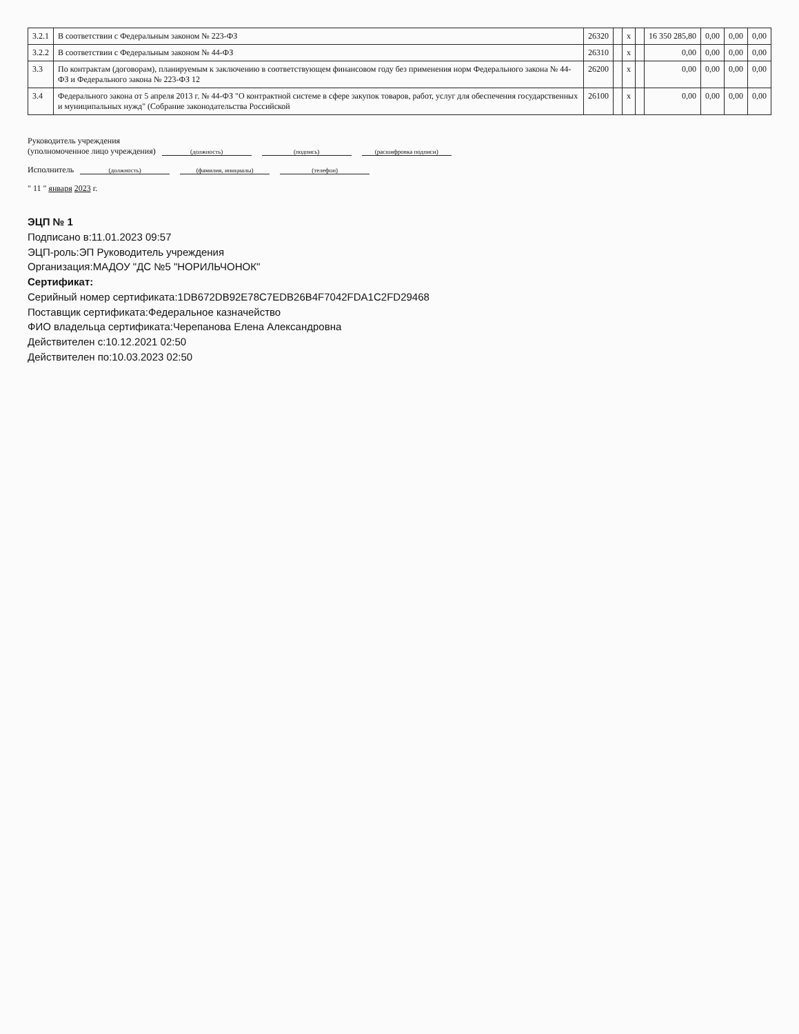| 3.2.1 | В соответствии с Федеральным законом № 223-ФЗ | 26320 | | x | | 16 350 285,80 | 0,00 | 0,00 | 0,00 |
| 3.2.2 | В соответствии с Федеральным законом № 44-ФЗ | 26310 | | x | | 0,00 | 0,00 | 0,00 | 0,00 |
| 3.3 | По контрактам (договорам), планируемым к заключению в соответствующем финансовом году без применения норм Федерального закона № 44-ФЗ и Федерального закона № 223-ФЗ 12 | 26200 | | x | | 0,00 | 0,00 | 0,00 | 0,00 |
| 3.4 | Федерального закона от 5 апреля 2013 г. № 44-ФЗ "О контрактной системе в сфере закупок товаров, работ, услуг для обеспечения государственных и муниципальных нужд" (Собрание законодательства Российской | 26100 | | x | | 0,00 | 0,00 | 0,00 | 0,00 |
Руководитель учреждения
(уполномоченное лицо учреждения) (должность) (подпись) (расшифровка подписи)
Исполнитель (должность) (фамилия, инициалы) (телефон)
" 11 " января 2023 г.
ЭЦП № 1
Подписано в:11.01.2023 09:57
ЭЦП-роль:ЭП Руководитель учреждения
Организация:МАДОУ "ДС №5 "НОРИЛЬЧОНОК"
Сертификат:
Серийный номер сертификата:1DB672DB92E78C7EDB26B4F7042FDA1C2FD29468
Поставщик сертификата:Федеральное казначейство
ФИО владельца сертификата:Черепанова Елена Александровна
Действителен с:10.12.2021 02:50
Действителен по:10.03.2023 02:50